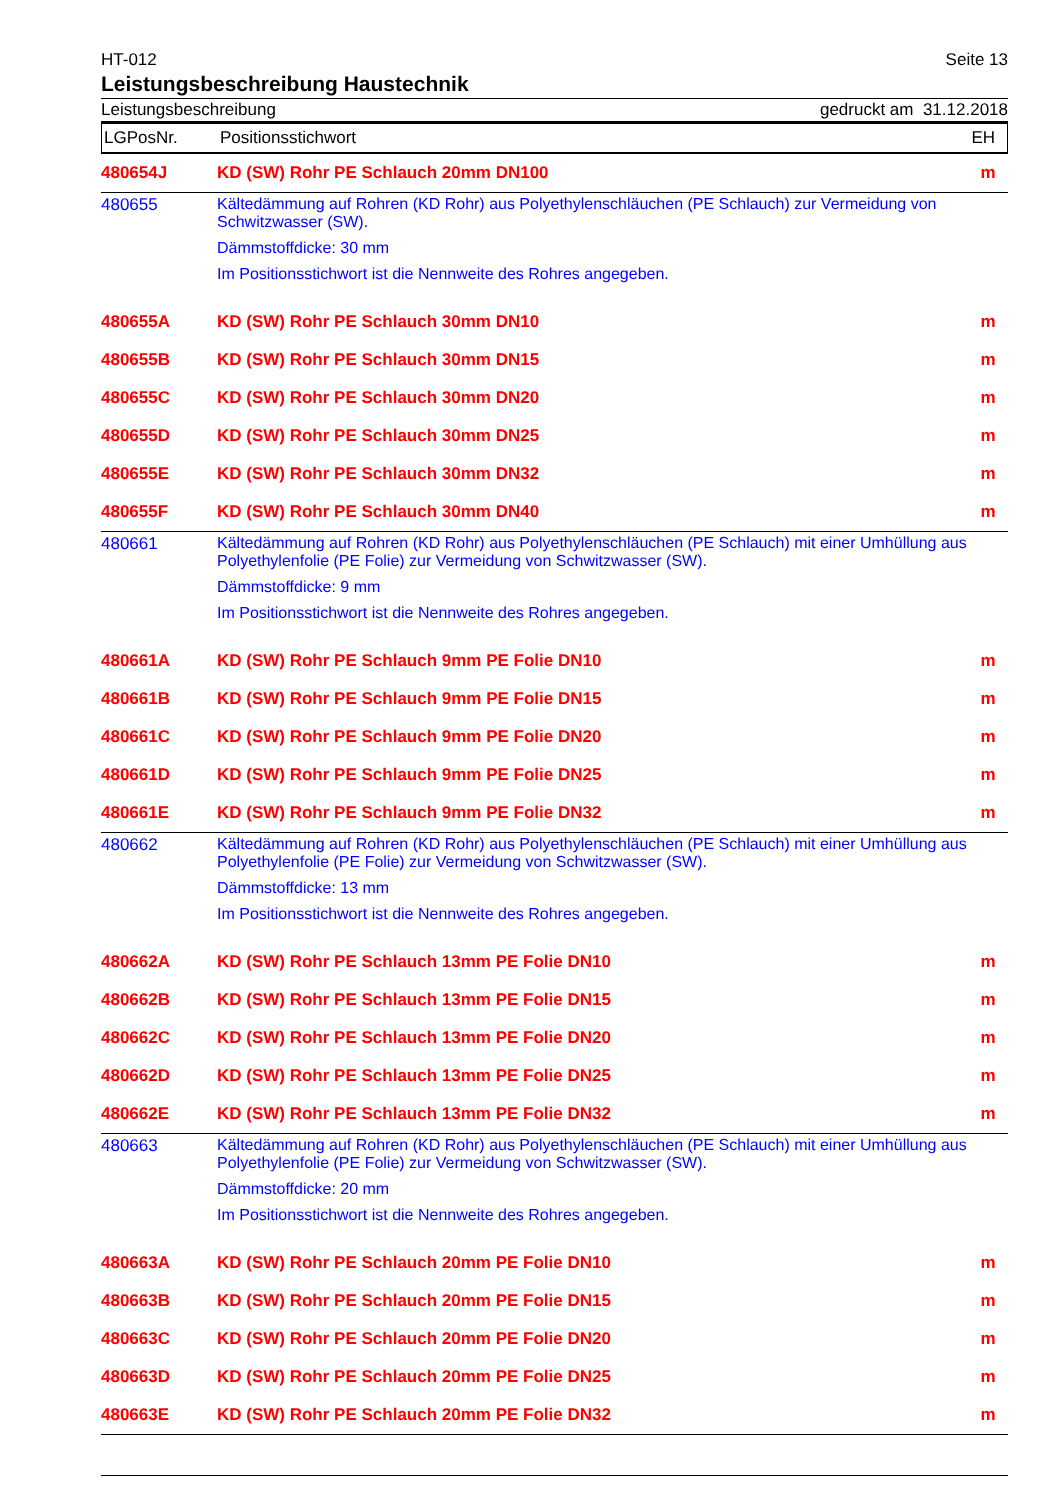HT-012 Seite 13
Leistungsbeschreibung Haustechnik
Leistungsbeschreibung gedruckt am 31.12.2018
LGPosNr. Positionsstichwort EH
| 480654J | KD (SW) Rohr PE Schlauch 20mm DN100 | m |
| 480655 | Kältedämmung auf Rohren (KD Rohr) aus Polyethylenschläuchen (PE Schlauch) zur Vermeidung von Schwitzwasser (SW). Dämmstoffdicke: 30 mm Im Positionsstichwort ist die Nennweite des Rohres angegeben. | |
| 480655A | KD (SW) Rohr PE Schlauch 30mm DN10 | m |
| 480655B | KD (SW) Rohr PE Schlauch 30mm DN15 | m |
| 480655C | KD (SW) Rohr PE Schlauch 30mm DN20 | m |
| 480655D | KD (SW) Rohr PE Schlauch 30mm DN25 | m |
| 480655E | KD (SW) Rohr PE Schlauch 30mm DN32 | m |
| 480655F | KD (SW) Rohr PE Schlauch 30mm DN40 | m |
| 480661 | Kältedämmung auf Rohren (KD Rohr) aus Polyethylenschläuchen (PE Schlauch) mit einer Umhüllung aus Polyethylenfolie (PE Folie) zur Vermeidung von Schwitzwasser (SW). Dämmstoffdicke: 9 mm Im Positionsstichwort ist die Nennweite des Rohres angegeben. | |
| 480661A | KD (SW) Rohr PE Schlauch 9mm PE Folie DN10 | m |
| 480661B | KD (SW) Rohr PE Schlauch 9mm PE Folie DN15 | m |
| 480661C | KD (SW) Rohr PE Schlauch 9mm PE Folie DN20 | m |
| 480661D | KD (SW) Rohr PE Schlauch 9mm PE Folie DN25 | m |
| 480661E | KD (SW) Rohr PE Schlauch 9mm PE Folie DN32 | m |
| 480662 | Kältedämmung auf Rohren (KD Rohr) aus Polyethylenschläuchen (PE Schlauch) mit einer Umhüllung aus Polyethylenfolie (PE Folie) zur Vermeidung von Schwitzwasser (SW). Dämmstoffdicke: 13 mm Im Positionsstichwort ist die Nennweite des Rohres angegeben. | |
| 480662A | KD (SW) Rohr PE Schlauch 13mm PE Folie DN10 | m |
| 480662B | KD (SW) Rohr PE Schlauch 13mm PE Folie DN15 | m |
| 480662C | KD (SW) Rohr PE Schlauch 13mm PE Folie DN20 | m |
| 480662D | KD (SW) Rohr PE Schlauch 13mm PE Folie DN25 | m |
| 480662E | KD (SW) Rohr PE Schlauch 13mm PE Folie DN32 | m |
| 480663 | Kältedämmung auf Rohren (KD Rohr) aus Polyethylenschläuchen (PE Schlauch) mit einer Umhüllung aus Polyethylenfolie (PE Folie) zur Vermeidung von Schwitzwasser (SW). Dämmstoffdicke: 20 mm Im Positionsstichwort ist die Nennweite des Rohres angegeben. | |
| 480663A | KD (SW) Rohr PE Schlauch 20mm PE Folie DN10 | m |
| 480663B | KD (SW) Rohr PE Schlauch 20mm PE Folie DN15 | m |
| 480663C | KD (SW) Rohr PE Schlauch 20mm PE Folie DN20 | m |
| 480663D | KD (SW) Rohr PE Schlauch 20mm PE Folie DN25 | m |
| 480663E | KD (SW) Rohr PE Schlauch 20mm PE Folie DN32 | m |